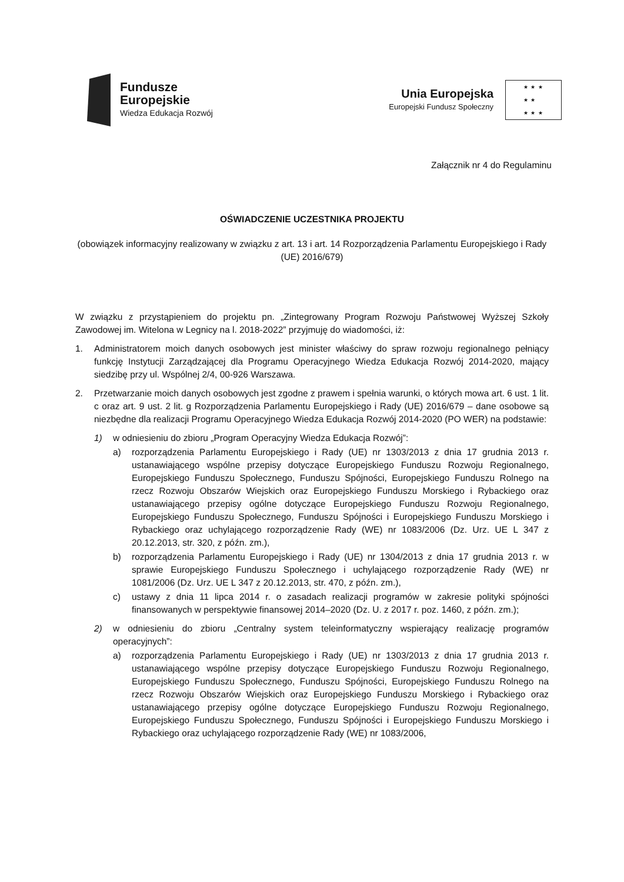Fundusze
Europejskie
Wiedza Edukacja Rozwój
Unia Europejska
Europejski Fundusz Społeczny
★ ★ ★
★ ★
★ ★ ★
Załącznik nr 4 do Regulaminu
OŚWIADCZENIE UCZESTNIKA PROJEKTU
(obowiązek informacyjny realizowany w związku z art. 13 i art. 14 Rozporządzenia Parlamentu Europejskiego i Rady (UE) 2016/679)
W związku z przystąpieniem do projektu pn. „Zintegrowany Program Rozwoju Państwowej Wyższej Szkoły Zawodowej im. Witelona w Legnicy na l. 2018-2022” przyjmuję do wiadomości, iż:
1. Administratorem moich danych osobowych jest minister właściwy do spraw rozwoju regionalnego pełniący funkcję Instytucji Zarządzającej dla Programu Operacyjnego Wiedza Edukacja Rozwój 2014-2020, mający siedzibę przy ul. Wspólnej 2/4, 00-926 Warszawa.
2. Przetwarzanie moich danych osobowych jest zgodne z prawem i spełnia warunki, o których mowa art. 6 ust. 1 lit. c oraz art. 9 ust. 2 lit. g Rozporządzenia Parlamentu Europejskiego i Rady (UE) 2016/679 – dane osobowe są niezbędne dla realizacji Programu Operacyjnego Wiedza Edukacja Rozwój 2014-2020 (PO WER) na podstawie:
1) w odniesieniu do zbioru „Program Operacyjny Wiedza Edukacja Rozwój”:
a) rozporządzenia Parlamentu Europejskiego i Rady (UE) nr 1303/2013 z dnia 17 grudnia 2013 r. ustanawiającego wspólne przepisy dotyczące Europejskiego Funduszu Rozwoju Regionalnego, Europejskiego Funduszu Społecznego, Funduszu Spójności, Europejskiego Funduszu Rolnego na rzecz Rozwoju Obszarów Wiejskich oraz Europejskiego Funduszu Morskiego i Rybackiego oraz ustanawiającego przepisy ogólne dotyczące Europejskiego Funduszu Rozwoju Regionalnego, Europejskiego Funduszu Społecznego, Funduszu Spójności i Europejskiego Funduszu Morskiego i Rybackiego oraz uchylającego rozporządzenie Rady (WE) nr 1083/2006 (Dz. Urz. UE L 347 z 20.12.2013, str. 320, z późn. zm.),
b) rozporządzenia Parlamentu Europejskiego i Rady (UE) nr 1304/2013 z dnia 17 grudnia 2013 r. w sprawie Europejskiego Funduszu Społecznego i uchylającego rozporządzenie Rady (WE) nr 1081/2006 (Dz. Urz. UE L 347 z 20.12.2013, str. 470, z późn. zm.),
c) ustawy z dnia 11 lipca 2014 r. o zasadach realizacji programów w zakresie polityki spójności finansowanych w perspektywie finansowej 2014–2020 (Dz. U. z 2017 r. poz. 1460, z późn. zm.);
2) w odniesieniu do zbioru „Centralny system teleinformatyczny wspierający realizację programów operacyjnych”:
a) rozporządzenia Parlamentu Europejskiego i Rady (UE) nr 1303/2013 z dnia 17 grudnia 2013 r. ustanawiającego wspólne przepisy dotyczące Europejskiego Funduszu Rozwoju Regionalnego, Europejskiego Funduszu Społecznego, Funduszu Spójności, Europejskiego Funduszu Rolnego na rzecz Rozwoju Obszarów Wiejskich oraz Europejskiego Funduszu Morskiego i Rybackiego oraz ustanawiającego przepisy ogólne dotyczące Europejskiego Funduszu Rozwoju Regionalnego, Europejskiego Funduszu Społecznego, Funduszu Spójności i Europejskiego Funduszu Morskiego i Rybackiego oraz uchylającego rozporządzenie Rady (WE) nr 1083/2006,